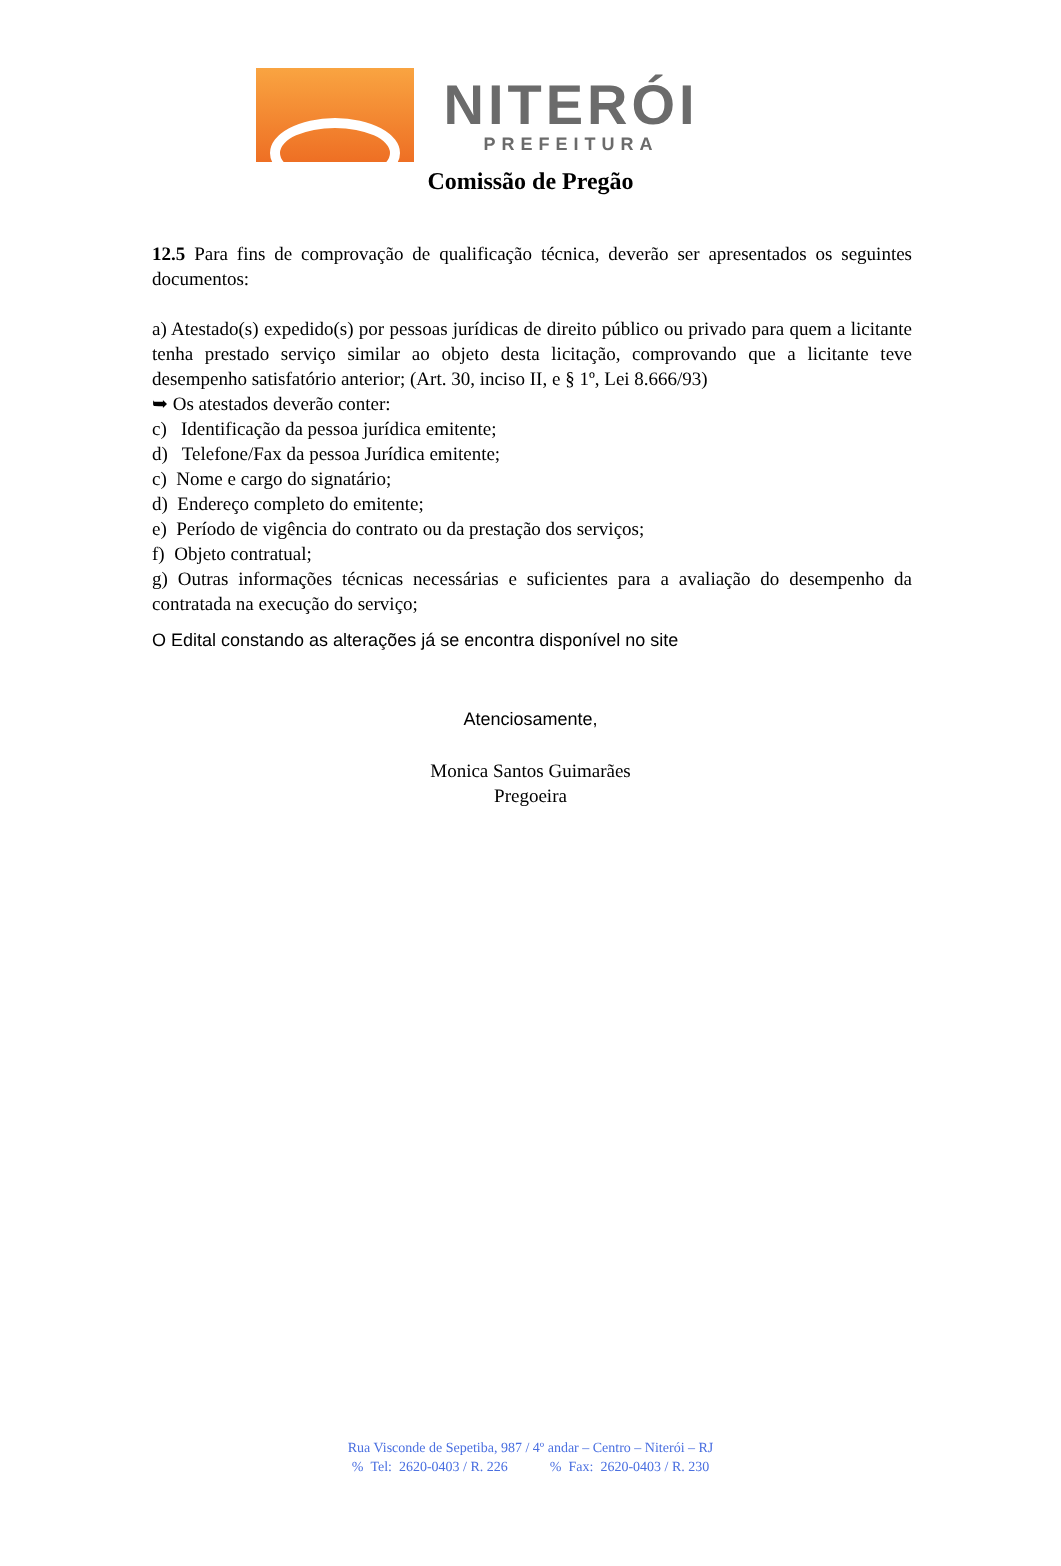NITERÓI
PREFEITURA
Comissão de Pregão
12.5 Para fins de comprovação de qualificação técnica, deverão ser apresentados os seguintes documentos:
a) Atestado(s) expedido(s) por pessoas jurídicas de direito público ou privado para quem a licitante tenha prestado serviço similar ao objeto desta licitação, comprovando que a licitante teve desempenho satisfatório anterior; (Art. 30, inciso II, e § 1º, Lei 8.666/93)
➥ Os atestados deverão conter:
c) Identificação da pessoa jurídica emitente;
d) Telefone/Fax da pessoa Jurídica emitente;
c) Nome e cargo do signatário;
d) Endereço completo do emitente;
e) Período de vigência do contrato ou da prestação dos serviços;
f) Objeto contratual;
g) Outras informações técnicas necessárias e suficientes para a avaliação do desempenho da contratada na execução do serviço;
O Edital constando as alterações já se encontra disponível no site
Atenciosamente,
Monica Santos Guimarães
Pregoeira
Rua Visconde de Sepetiba, 987 / 4º andar – Centro – Niterói – RJ
% Tel: 2620-0403 / R. 226 % Fax: 2620-0403 / R. 230